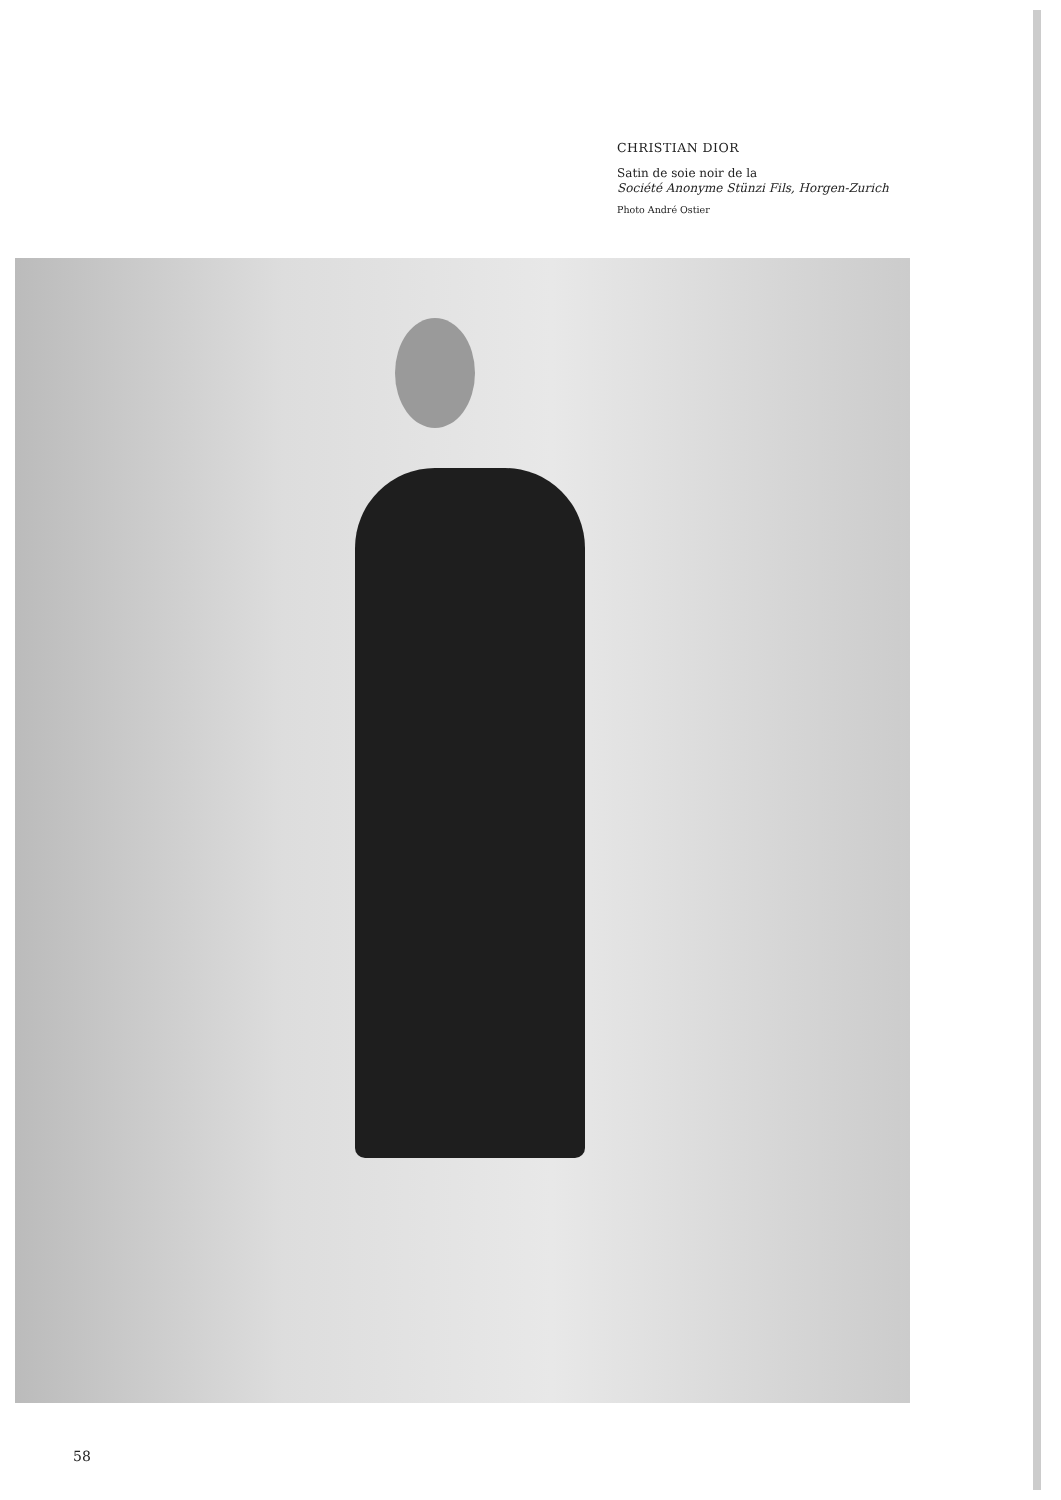CHRISTIAN DIOR
Satin de soie noir de la
Société Anonyme Stünzi Fils, Horgen-Zurich
Photo André Ostier
58